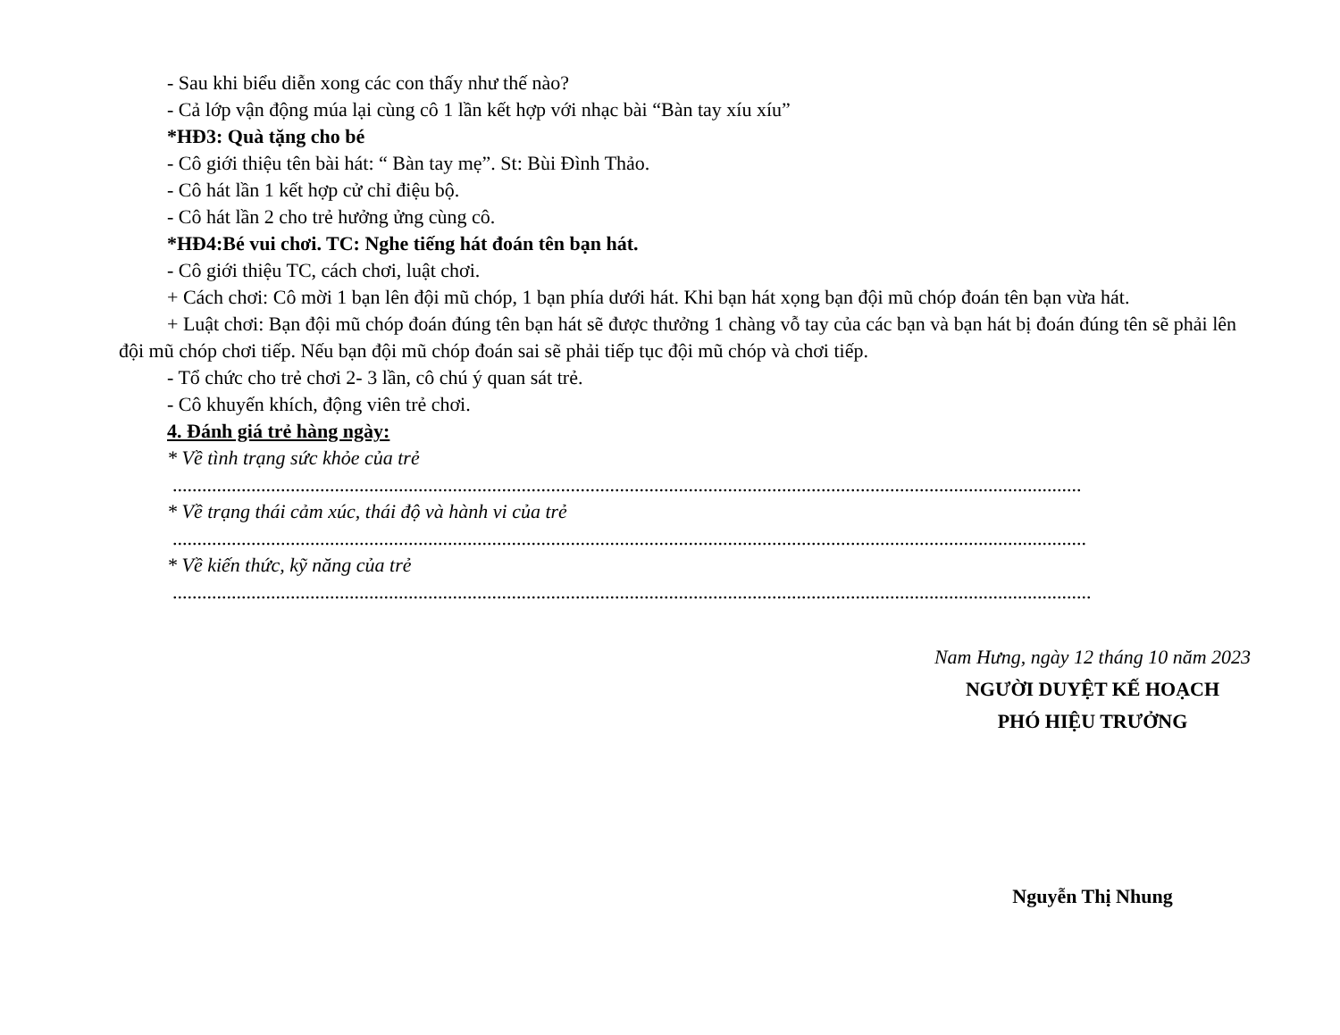- Sau khi biểu diễn xong các con thấy như thế nào?
- Cả lớp vận động múa lại cùng cô 1 lần kết hợp với nhạc bài “Bàn tay xíu xíu”
*HĐ3: Quà tặng cho bé
- Cô giới thiệu tên bài hát: “ Bàn tay mẹ”. St: Bùi Đình Thảo.
- Cô hát lần 1 kết hợp cử chỉ điệu bộ.
- Cô hát lần 2 cho trẻ hưởng ửng cùng cô.
*HĐ4:Bé vui chơi. TC: Nghe tiếng hát đoán tên bạn hát.
- Cô giới thiệu TC, cách chơi, luật chơi.
+ Cách chơi: Cô mời 1 bạn lên đội mũ chóp, 1 bạn phía dưới hát. Khi bạn hát xọng bạn đội mũ chóp đoán tên bạn vừa hát.
+ Luật chơi: Bạn đội mũ chóp đoán đúng tên bạn hát sẽ được thưởng 1 chàng vỗ tay của các bạn và bạn hát bị đoán đúng tên sẽ phải lên đội mũ chóp chơi tiếp. Nếu bạn đội mũ chóp đoán sai sẽ phải tiếp tục đội mũ chóp và chơi tiếp.
- Tổ chức cho trẻ chơi 2- 3 lần, cô chú ý quan sát trẻ.
- Cô khuyến khích, động viên trẻ chơi.
4. Đánh giá trẻ hàng ngày:
* Về tình trạng sức khỏe của trẻ
.........................................................................................................................................................................................
* Về trạng thái cảm xúc, thái độ và hành vi của trẻ
..........................................................................................................................................................................................
* Về kiến thức, kỹ năng của trẻ
...........................................................................................................................................................................................
Nam Hưng, ngày 12 tháng 10 năm 2023
NGƯỜI DUYỆT KẾ HOẠCH
PHÓ HIỆU TRƯỞNG
Nguyễn Thị Nhung